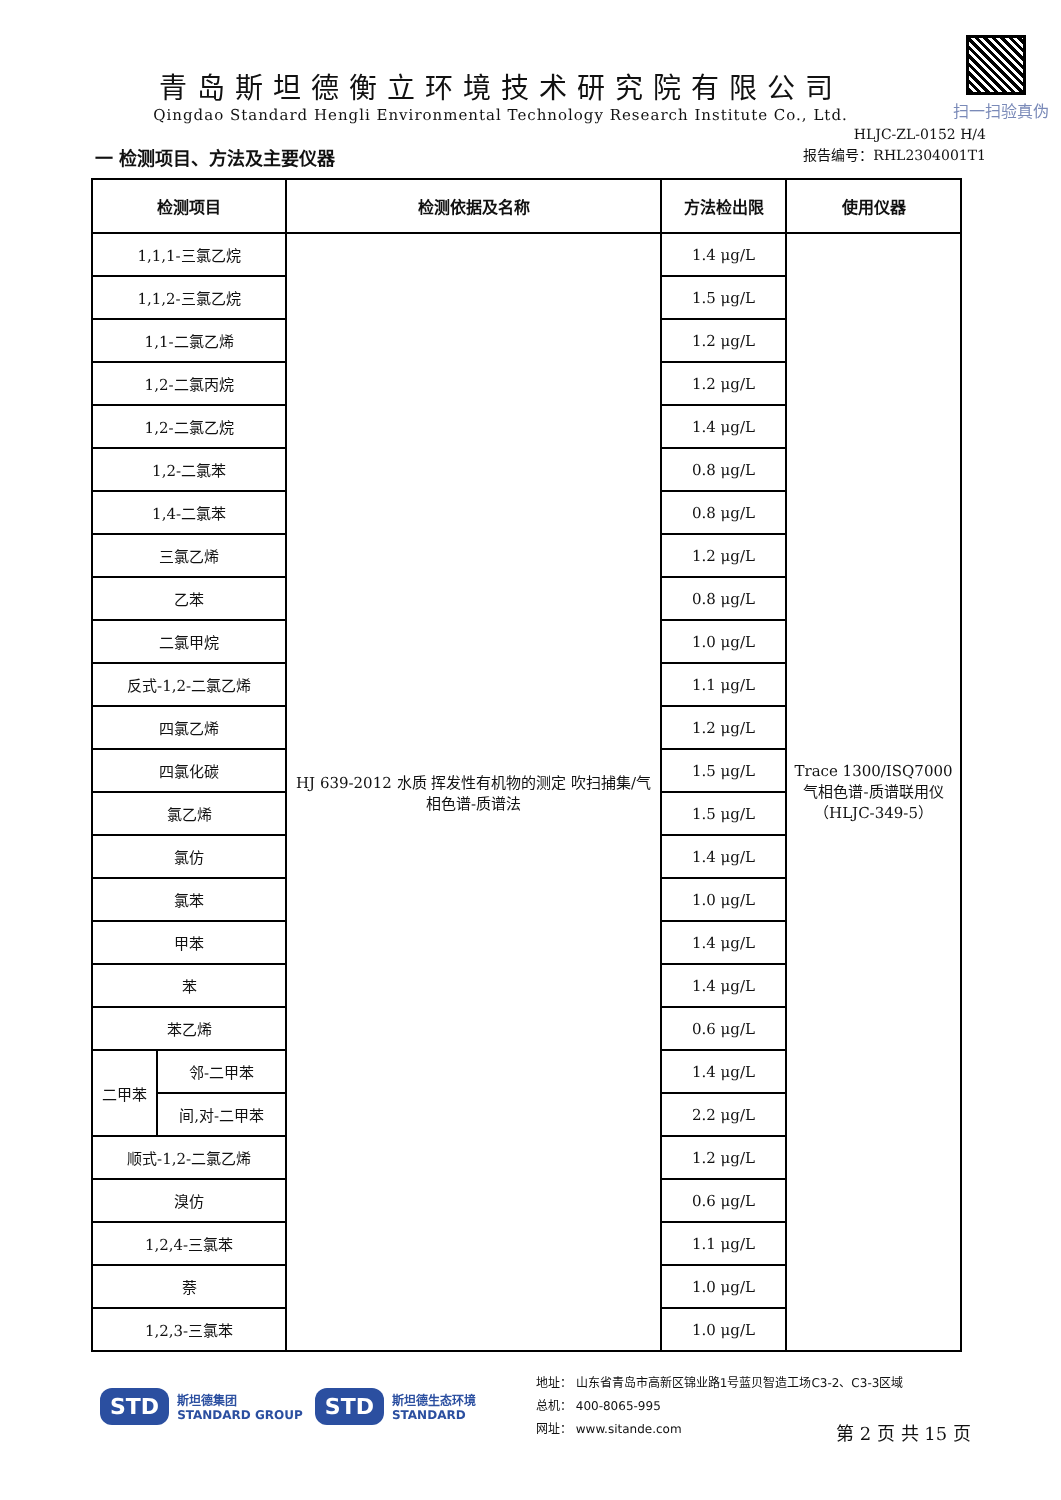扫一扫验真伪
青岛斯坦德衡立环境技术研究院有限公司
Qingdao Standard Hengli Environmental Technology Research Institute Co., Ltd.
HLJC-ZL-0152 H/4
报告编号：RHL2304001T1
一 检测项目、方法及主要仪器
| 检测项目 | | 检测依据及名称 | 方法检出限 | 使用仪器 |
| --- | --- | --- | --- | --- |
| 1,1,1-三氯乙烷 | | HJ 639-2012 水质 挥发性有机物的测定 吹扫捕集/气相色谱-质谱法 | 1.4 μg/L | Trace 1300/ISQ7000 气相色谱-质谱联用仪 （HLJC-349-5） |
| 1,1,2-三氯乙烷 | | | 1.5 μg/L | |
| 1,1-二氯乙烯 | | | 1.2 μg/L | |
| 1,2-二氯丙烷 | | | 1.2 μg/L | |
| 1,2-二氯乙烷 | | | 1.4 μg/L | |
| 1,2-二氯苯 | | | 0.8 μg/L | |
| 1,4-二氯苯 | | | 0.8 μg/L | |
| 三氯乙烯 | | | 1.2 μg/L | |
| 乙苯 | | | 0.8 μg/L | |
| 二氯甲烷 | | | 1.0 μg/L | |
| 反式-1,2-二氯乙烯 | | | 1.1 μg/L | |
| 四氯乙烯 | | | 1.2 μg/L | |
| 四氯化碳 | | | 1.5 μg/L | |
| 氯乙烯 | | | 1.5 μg/L | |
| 氯仿 | | | 1.4 μg/L | |
| 氯苯 | | | 1.0 μg/L | |
| 甲苯 | | | 1.4 μg/L | |
| 苯 | | | 1.4 μg/L | |
| 苯乙烯 | | | 0.6 μg/L | |
| 二甲苯 | 邻-二甲苯 | | 1.4 μg/L | |
| | 间,对-二甲苯 | | 2.2 μg/L | |
| 顺式-1,2-二氯乙烯 | | | 1.2 μg/L | |
| 溴仿 | | | 0.6 μg/L | |
| 1,2,4-三氯苯 | | | 1.1 μg/L | |
| 萘 | | | 1.0 μg/L | |
| 1,2,3-三氯苯 | | | 1.0 μg/L | |
STD 斯坦德集团
STANDARD GROUP STD 斯坦德生态环境
STANDARD
地址： 山东省青岛市高新区锦业路1号蓝贝智造工场C3-2、C3-3区域
总机： 400-8065-995
网址： www.sitande.com
第 2 页 共 15 页